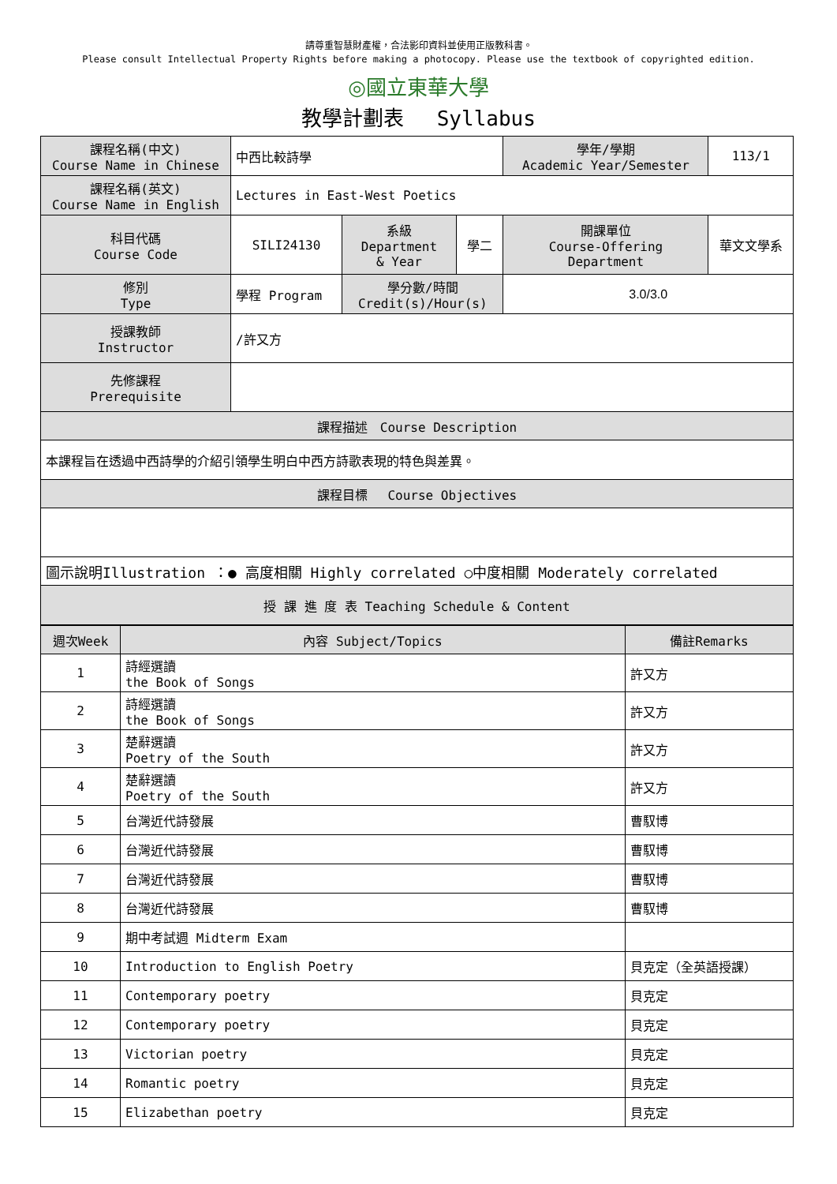請尊重智慧財產權，合法影印資料並使用正版教科書。
Please consult Intellectual Property Rights before making a photocopy. Please use the textbook of copyrighted edition.
◎國立東華大學
教學計劃表　 Syllabus
| 課程名稱(中文) Course Name in Chinese | 中西比較詩學 | | | 學年/學期 Academic Year/Semester | 113/1 |
| 課程名稱(英文) Course Name in English | Lectures in East-West Poetics | | | | |
| 科目代碼 Course Code | SILI24130 | 系級 Department & Year | 學二 | 開課單位 Course-Offering Department | 華文文學系 |
| 修別 Type | 學程 Program | 學分數/時間 Credit(s)/Hour(s) | | 3.0/3.0 | |
| 授課教師 Instructor | /許又方 | | | | |
| 先修課程 Prerequisite | | | | | |
| 課程描述 Course Description | | | | | |
| 本課程旨在透過中西詩學的介紹引領學生明白中西方詩歌表現的特色與差異。 | | | | | |
| 課程目標 Course Objectives | | | | | |
| 圖示說明Illustration ：● 高度相關 Highly correlated ○中度相關 Moderately correlated | | | | | |
| 授 課 進 度 表 Teaching Schedule & Content | | | | | |
| 週次Week | 內容 Subject/Topics | 備註Remarks |
| --- | --- | --- |
| 1 | 詩經選讀 the Book of Songs | 許又方 |
| 2 | 詩經選讀 the Book of Songs | 許又方 |
| 3 | 楚辭選讀 Poetry of the South | 許又方 |
| 4 | 楚辭選讀 Poetry of the South | 許又方 |
| 5 | 台灣近代詩發展 | 曹馭博 |
| 6 | 台灣近代詩發展 | 曹馭博 |
| 7 | 台灣近代詩發展 | 曹馭博 |
| 8 | 台灣近代詩發展 | 曹馭博 |
| 9 | 期中考試週 Midterm Exam | |
| 10 | Introduction to English Poetry | 貝克定（全英語授課） |
| 11 | Contemporary poetry | 貝克定 |
| 12 | Contemporary poetry | 貝克定 |
| 13 | Victorian poetry | 貝克定 |
| 14 | Romantic poetry | 貝克定 |
| 15 | Elizabethan poetry | 貝克定 |